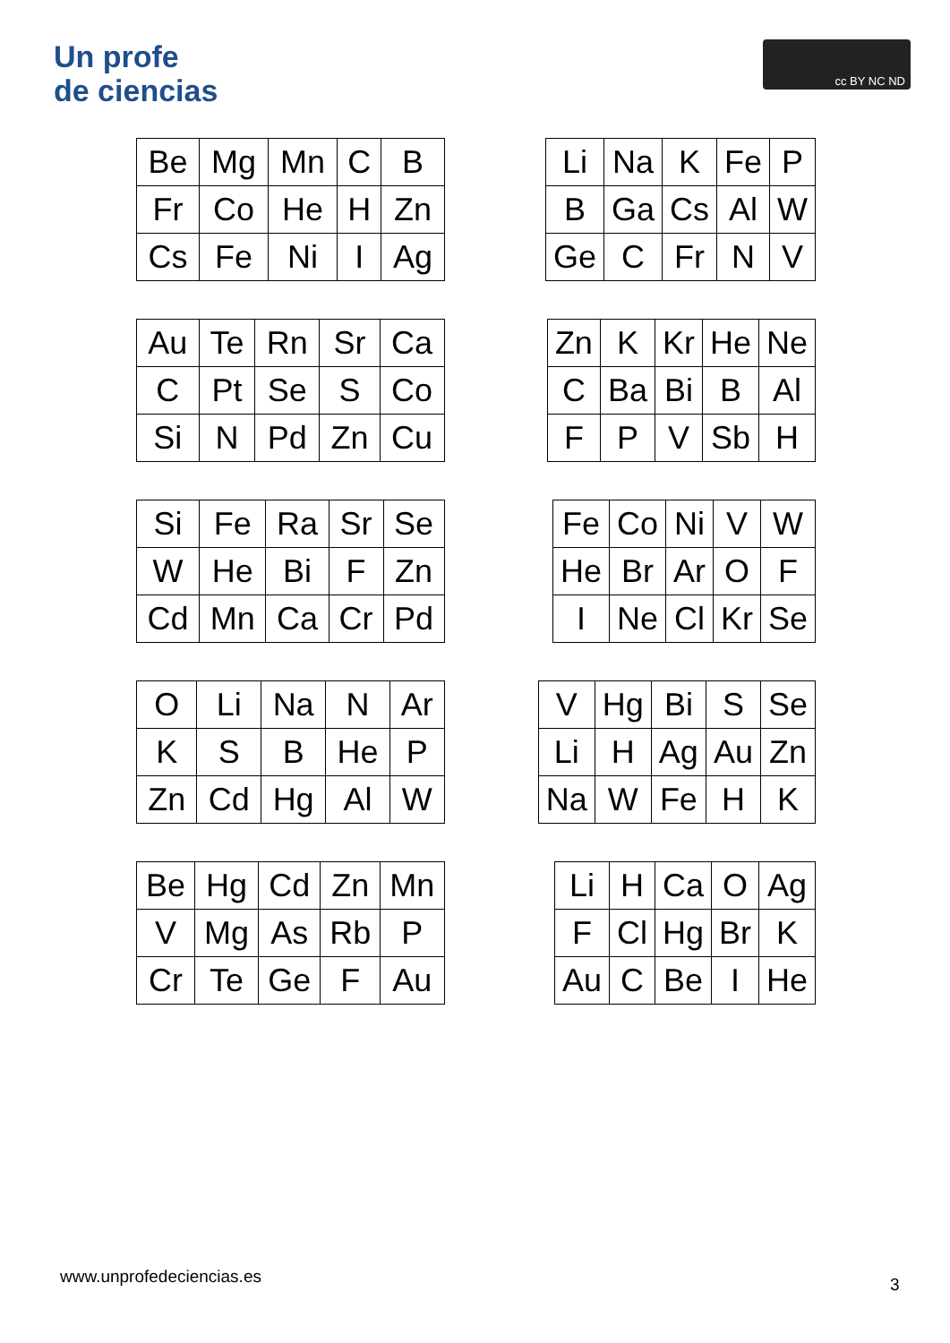Un profe
de ciencias
cc BY NC ND
| Be | Mg | Mn | C | B |
| Fr | Co | He | H | Zn |
| Cs | Fe | Ni | I | Ag |
| Li | Na | K | Fe | P |
| B | Ga | Cs | Al | W |
| Ge | C | Fr | N | V |
| Au | Te | Rn | Sr | Ca |
| C | Pt | Se | S | Co |
| Si | N | Pd | Zn | Cu |
| Zn | K | Kr | He | Ne |
| C | Ba | Bi | B | Al |
| F | P | V | Sb | H |
| Si | Fe | Ra | Sr | Se |
| W | He | Bi | F | Zn |
| Cd | Mn | Ca | Cr | Pd |
| Fe | Co | Ni | V | W |
| He | Br | Ar | O | F |
| I | Ne | Cl | Kr | Se |
| O | Li | Na | N | Ar |
| K | S | B | He | P |
| Zn | Cd | Hg | Al | W |
| V | Hg | Bi | S | Se |
| Li | H | Ag | Au | Zn |
| Na | W | Fe | H | K |
| Be | Hg | Cd | Zn | Mn |
| V | Mg | As | Rb | P |
| Cr | Te | Ge | F | Au |
| Li | H | Ca | O | Ag |
| F | Cl | Hg | Br | K |
| Au | C | Be | I | He |
www.unprofedeciencias.es 3